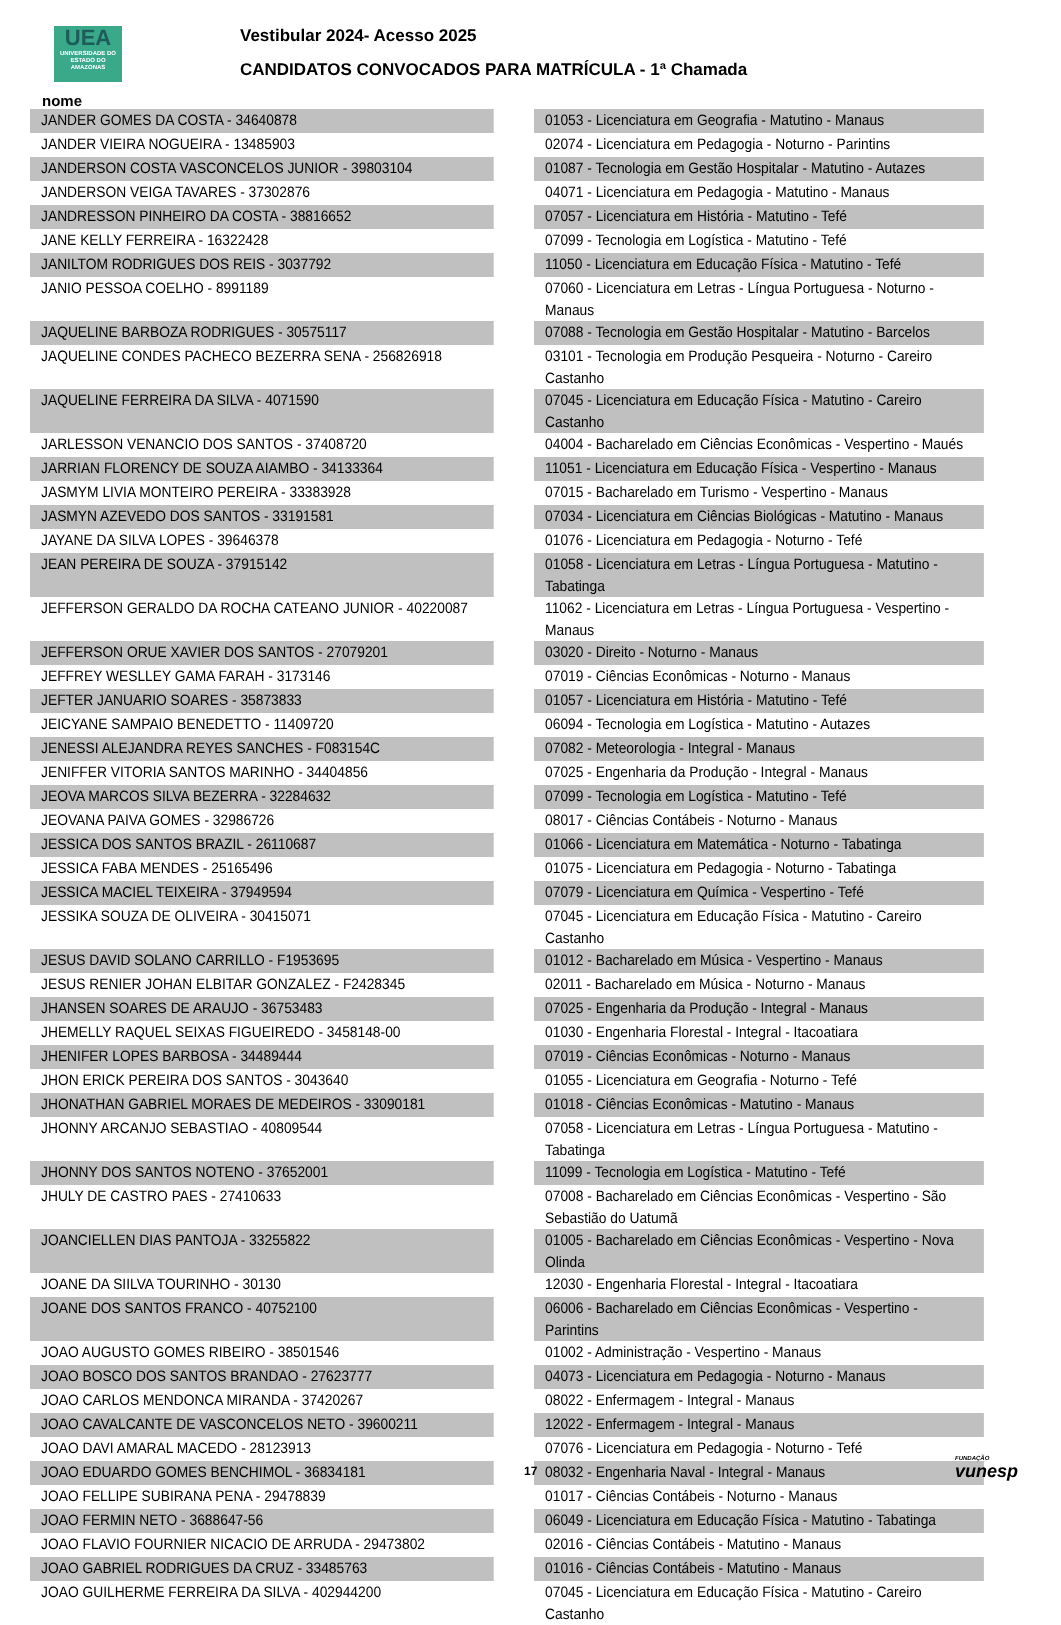UEA
UNIVERSIDADE DO ESTADO DO AMAZONAS
Vestibular 2024- Acesso 2025
CANDIDATOS CONVOCADOS PARA MATRÍCULA - 1ª Chamada
nome
| JANDER GOMES DA COSTA - 34640878 | 01053 - Licenciatura em Geografia - Matutino - Manaus |
| JANDER VIEIRA NOGUEIRA - 13485903 | 02074 - Licenciatura em Pedagogia - Noturno - Parintins |
| JANDERSON COSTA VASCONCELOS JUNIOR - 39803104 | 01087 - Tecnologia em Gestão Hospitalar - Matutino - Autazes |
| JANDERSON VEIGA TAVARES - 37302876 | 04071 - Licenciatura em Pedagogia - Matutino - Manaus |
| JANDRESSON PINHEIRO DA COSTA - 38816652 | 07057 - Licenciatura em História - Matutino - Tefé |
| JANE KELLY FERREIRA - 16322428 | 07099 - Tecnologia em Logística - Matutino - Tefé |
| JANILTOM RODRIGUES DOS REIS - 3037792 | 11050 - Licenciatura em Educação Física - Matutino - Tefé |
| JANIO PESSOA COELHO - 8991189 | 07060 - Licenciatura em Letras - Língua Portuguesa - Noturno - Manaus |
| JAQUELINE BARBOZA RODRIGUES - 30575117 | 07088 - Tecnologia em Gestão Hospitalar - Matutino - Barcelos |
| JAQUELINE CONDES PACHECO BEZERRA SENA - 256826918 | 03101 - Tecnologia em Produção Pesqueira - Noturno - Careiro Castanho |
| JAQUELINE FERREIRA DA SILVA - 4071590 | 07045 - Licenciatura em Educação Física - Matutino - Careiro Castanho |
| JARLESSON VENANCIO DOS SANTOS - 37408720 | 04004 - Bacharelado em Ciências Econômicas - Vespertino - Maués |
| JARRIAN FLORENCY DE SOUZA AIAMBO - 34133364 | 11051 - Licenciatura em Educação Física - Vespertino - Manaus |
| JASMYM LIVIA MONTEIRO PEREIRA - 33383928 | 07015 - Bacharelado em Turismo - Vespertino - Manaus |
| JASMYN AZEVEDO DOS SANTOS - 33191581 | 07034 - Licenciatura em Ciências Biológicas - Matutino - Manaus |
| JAYANE DA SILVA LOPES - 39646378 | 01076 - Licenciatura em Pedagogia - Noturno - Tefé |
| JEAN PEREIRA DE SOUZA - 37915142 | 01058 - Licenciatura em Letras - Língua Portuguesa - Matutino - Tabatinga |
| JEFFERSON GERALDO DA ROCHA CATEANO JUNIOR - 40220087 | 11062 - Licenciatura em Letras - Língua Portuguesa - Vespertino - Manaus |
| JEFFERSON ORUE XAVIER DOS SANTOS - 27079201 | 03020 - Direito - Noturno - Manaus |
| JEFFREY WESLLEY GAMA FARAH - 3173146 | 07019 - Ciências Econômicas - Noturno - Manaus |
| JEFTER JANUARIO SOARES - 35873833 | 01057 - Licenciatura em História - Matutino - Tefé |
| JEICYANE SAMPAIO BENEDETTO - 11409720 | 06094 - Tecnologia em Logística - Matutino - Autazes |
| JENESSI ALEJANDRA REYES SANCHES - F083154C | 07082 - Meteorologia - Integral - Manaus |
| JENIFFER VITORIA SANTOS MARINHO - 34404856 | 07025 - Engenharia da Produção - Integral - Manaus |
| JEOVA MARCOS SILVA BEZERRA - 32284632 | 07099 - Tecnologia em Logística - Matutino - Tefé |
| JEOVANA PAIVA GOMES - 32986726 | 08017 - Ciências Contábeis - Noturno - Manaus |
| JESSICA DOS SANTOS BRAZIL - 26110687 | 01066 - Licenciatura em Matemática - Noturno - Tabatinga |
| JESSICA FABA MENDES - 25165496 | 01075 - Licenciatura em Pedagogia - Noturno - Tabatinga |
| JESSICA MACIEL TEIXEIRA - 37949594 | 07079 - Licenciatura em Química - Vespertino - Tefé |
| JESSIKA SOUZA DE OLIVEIRA - 30415071 | 07045 - Licenciatura em Educação Física - Matutino - Careiro Castanho |
| JESUS DAVID SOLANO CARRILLO - F1953695 | 01012 - Bacharelado em Música - Vespertino - Manaus |
| JESUS RENIER JOHAN ELBITAR GONZALEZ - F2428345 | 02011 - Bacharelado em Música - Noturno - Manaus |
| JHANSEN SOARES DE ARAUJO - 36753483 | 07025 - Engenharia da Produção - Integral - Manaus |
| JHEMELLY RAQUEL SEIXAS FIGUEIREDO - 3458148-00 | 01030 - Engenharia Florestal - Integral - Itacoatiara |
| JHENIFER LOPES BARBOSA - 34489444 | 07019 - Ciências Econômicas - Noturno - Manaus |
| JHON ERICK PEREIRA DOS SANTOS - 3043640 | 01055 - Licenciatura em Geografia - Noturno - Tefé |
| JHONATHAN GABRIEL MORAES DE MEDEIROS - 33090181 | 01018 - Ciências Econômicas - Matutino - Manaus |
| JHONNY ARCANJO SEBASTIAO - 40809544 | 07058 - Licenciatura em Letras - Língua Portuguesa - Matutino - Tabatinga |
| JHONNY DOS SANTOS NOTENO - 37652001 | 11099 - Tecnologia em Logística - Matutino - Tefé |
| JHULY DE CASTRO PAES - 27410633 | 07008 - Bacharelado em Ciências Econômicas - Vespertino - São Sebastião do Uatumã |
| JOANCIELLEN DIAS PANTOJA - 33255822 | 01005 - Bacharelado em Ciências Econômicas - Vespertino - Nova Olinda |
| JOANE DA SIILVA TOURINHO - 30130 | 12030 - Engenharia Florestal - Integral - Itacoatiara |
| JOANE DOS SANTOS FRANCO - 40752100 | 06006 - Bacharelado em Ciências Econômicas - Vespertino - Parintins |
| JOAO AUGUSTO GOMES RIBEIRO - 38501546 | 01002 - Administração - Vespertino - Manaus |
| JOAO BOSCO DOS SANTOS BRANDAO - 27623777 | 04073 - Licenciatura em Pedagogia - Noturno - Manaus |
| JOAO CARLOS MENDONCA MIRANDA - 37420267 | 08022 - Enfermagem - Integral - Manaus |
| JOAO CAVALCANTE DE VASCONCELOS NETO - 39600211 | 12022 - Enfermagem - Integral - Manaus |
| JOAO DAVI AMARAL MACEDO - 28123913 | 07076 - Licenciatura em Pedagogia - Noturno - Tefé |
| JOAO EDUARDO GOMES BENCHIMOL - 36834181 | 08032 - Engenharia Naval - Integral - Manaus |
| JOAO FELLIPE SUBIRANA PENA - 29478839 | 01017 - Ciências Contábeis - Noturno - Manaus |
| JOAO FERMIN NETO - 3688647-56 | 06049 - Licenciatura em Educação Física - Matutino - Tabatinga |
| JOAO FLAVIO FOURNIER NICACIO DE ARRUDA - 29473802 | 02016 - Ciências Contábeis - Matutino - Manaus |
| JOAO GABRIEL RODRIGUES DA CRUZ - 33485763 | 01016 - Ciências Contábeis - Matutino - Manaus |
| JOAO GUILHERME FERREIRA DA SILVA - 402944200 | 07045 - Licenciatura em Educação Física - Matutino - Careiro Castanho |
17 FUNDAÇÃO
vunesp